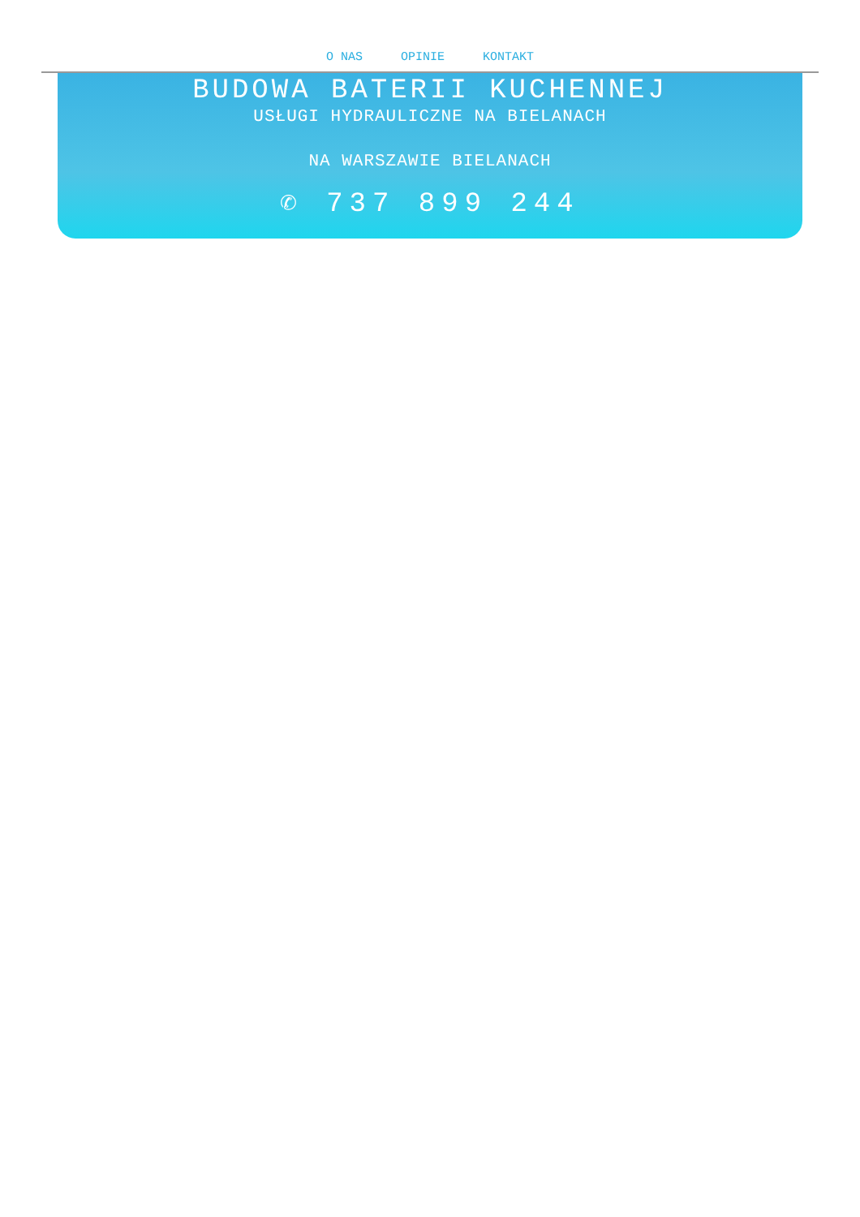O NAS OPINIE KONTAKT
BUDOWA BATERII KUCHENNEJ
USŁUGI HYDRAULICZNE NA BIELANACH
NA WARSZAWIE BIELANACH
✆ 737 899 244